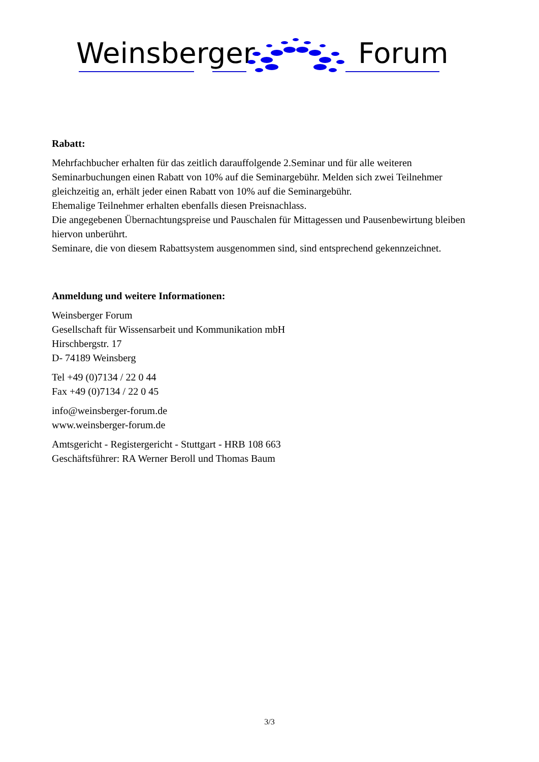Weinsberger Forum
Rabatt:
Mehrfachbucher erhalten für das zeitlich darauffolgende 2.Seminar und für alle weiteren Seminarbuchungen einen Rabatt von 10% auf die Seminargebühr. Melden sich zwei Teilnehmer gleichzeitig an, erhält jeder einen Rabatt von 10% auf die Seminargebühr.
Ehemalige Teilnehmer erhalten ebenfalls diesen Preisnachlass.
Die angegebenen Übernachtungspreise und Pauschalen für Mittagessen und Pausenbewirtung bleiben hiervon unberührt.
Seminare, die von diesem Rabattsystem ausgenommen sind, sind entsprechend gekennzeichnet.
Anmeldung und weitere Informationen:
Weinsberger Forum
Gesellschaft für Wissensarbeit und Kommunikation mbH
Hirschbergstr. 17
D- 74189 Weinsberg
Tel +49 (0)7134 / 22 0 44
Fax +49 (0)7134 / 22 0 45
info@weinsberger-forum.de
www.weinsberger-forum.de
Amtsgericht - Registergericht - Stuttgart - HRB 108 663
Geschäftsführer: RA Werner Beroll und Thomas Baum
3/3